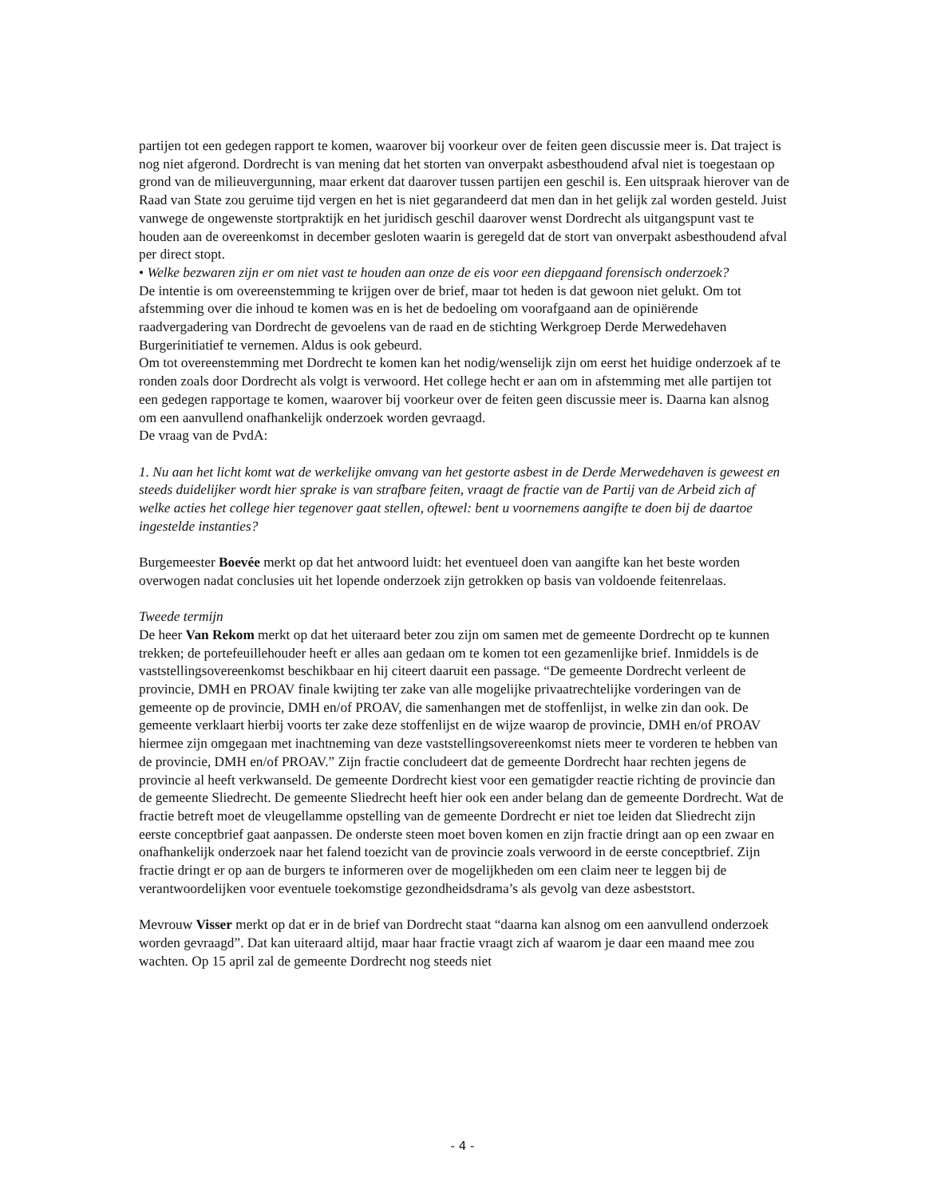partijen tot een gedegen rapport te komen, waarover bij voorkeur over de feiten geen discussie meer is. Dat traject is nog niet afgerond. Dordrecht is van mening dat het storten van onverpakt asbesthoudend afval niet is toegestaan op grond van de milieuvergunning, maar erkent dat daarover tussen partijen een geschil is. Een uitspraak hierover van de Raad van State zou geruime tijd vergen en het is niet gegarandeerd dat men dan in het gelijk zal worden gesteld. Juist vanwege de ongewenste stortpraktijk en het juridisch geschil daarover wenst Dordrecht als uitgangspunt vast te houden aan de overeenkomst in december gesloten waarin is geregeld dat de stort van onverpakt asbesthoudend afval per direct stopt.
• Welke bezwaren zijn er om niet vast te houden aan onze de eis voor een diepgaand forensisch onderzoek?
De intentie is om overeenstemming te krijgen over de brief, maar tot heden is dat gewoon niet gelukt. Om tot afstemming over die inhoud te komen was en is het de bedoeling om voorafgaand aan de opiniërende raadvergadering van Dordrecht de gevoelens van de raad en de stichting Werkgroep Derde Merwedehaven Burgerinitiatief te vernemen. Aldus is ook gebeurd.
Om tot overeenstemming met Dordrecht te komen kan het nodig/wenselijk zijn om eerst het huidige onderzoek af te ronden zoals door Dordrecht als volgt is verwoord. Het college hecht er aan om in afstemming met alle partijen tot een gedegen rapportage te komen, waarover bij voorkeur over de feiten geen discussie meer is. Daarna kan alsnog om een aanvullend onafhankelijk onderzoek worden gevraagd.
De vraag van de PvdA:
1. Nu aan het licht komt wat de werkelijke omvang van het gestorte asbest in de Derde Merwedehaven is geweest en steeds duidelijker wordt hier sprake is van strafbare feiten, vraagt de fractie van de Partij van de Arbeid zich af welke acties het college hier tegenover gaat stellen, oftewel: bent u voornemens aangifte te doen bij de daartoe ingestelde instanties?
Burgemeester Boevée merkt op dat het antwoord luidt: het eventueel doen van aangifte kan het beste worden overwogen nadat conclusies uit het lopende onderzoek zijn getrokken op basis van voldoende feitenrelaas.
Tweede termijn
De heer Van Rekom merkt op dat het uiteraard beter zou zijn om samen met de gemeente Dordrecht op te kunnen trekken; de portefeuillehouder heeft er alles aan gedaan om te komen tot een gezamenlijke brief. Inmiddels is de vaststellingsovereenkomst beschikbaar en hij citeert daaruit een passage. “De gemeente Dordrecht verleent de provincie, DMH en PROAV finale kwijting ter zake van alle mogelijke privaatrechtelijke vorderingen van de gemeente op de provincie, DMH en/of PROAV, die samenhangen met de stoffenlijst, in welke zin dan ook. De gemeente verklaart hierbij voorts ter zake deze stoffenlijst en de wijze waarop de provincie, DMH en/of PROAV hiermee zijn omgegaan met inachtneming van deze vaststellingsovereenkomst niets meer te vorderen te hebben van de provincie, DMH en/of PROAV.” Zijn fractie concludeert dat de gemeente Dordrecht haar rechten jegens de provincie al heeft verkwanseld. De gemeente Dordrecht kiest voor een gematigder reactie richting de provincie dan de gemeente Sliedrecht. De gemeente Sliedrecht heeft hier ook een ander belang dan de gemeente Dordrecht. Wat de fractie betreft moet de vleugellamme opstelling van de gemeente Dordrecht er niet toe leiden dat Sliedrecht zijn eerste conceptbrief gaat aanpassen. De onderste steen moet boven komen en zijn fractie dringt aan op een zwaar en onafhankelijk onderzoek naar het falend toezicht van de provincie zoals verwoord in de eerste conceptbrief. Zijn fractie dringt er op aan de burgers te informeren over de mogelijkheden om een claim neer te leggen bij de verantwoordelijken voor eventuele toekomstige gezondheidsdrama’s als gevolg van deze asbeststort.
Mevrouw Visser merkt op dat er in de brief van Dordrecht staat “daarna kan alsnog om een aanvullend onderzoek worden gevraagd”. Dat kan uiteraard altijd, maar haar fractie vraagt zich af waarom je daar een maand mee zou wachten. Op 15 april zal de gemeente Dordrecht nog steeds niet
- 4 -